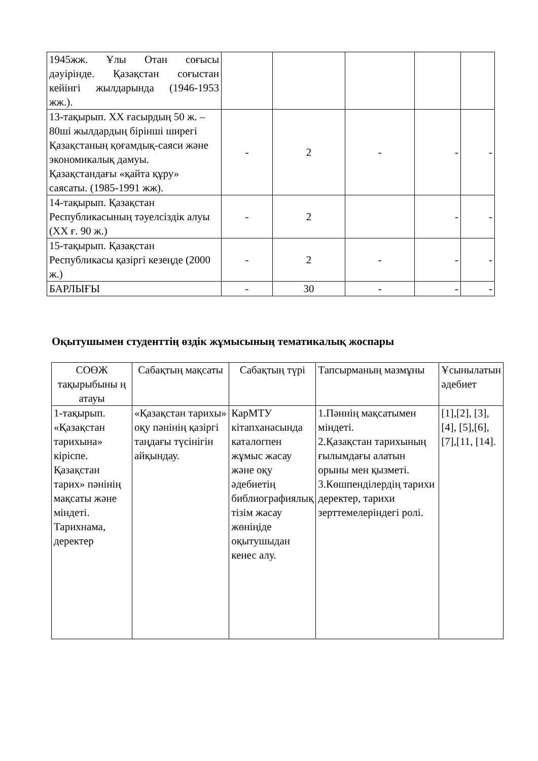| 1945жж. Ұлы Отан соғысы дәуірінде. Қазақстан соғыстан кейінгі жылдарында (1946-1953 жж.). | | | | | |
| 13-тақырып. ХХ ғасырдың 50 ж. – 80ші жылдардың бірінші ширегі Қазақстаның қоғамдық-саяси және экономикалық дамуы. Қазақстандағы «қайта құру» саясаты. (1985-1991 жж). | - | 2 | - | - | - |
| 14-тақырып. Қазақстан Республикасының тәуелсіздік алуы (ХХ ғ. 90 ж.) | - | 2 | | - | - |
| 15-тақырып. Қазақстан Республикасы қазіргі кезеңде (2000 ж.) | - | 2 | - | - | - |
| БАРЛЫҒЫ | - | 30 | - | - | - |
Оқытушымен студенттің өздік жұмысының тематикалық жоспары
| СОӨЖ тақырыбыны ң атауы | Сабақтың мақсаты | Сабақтың түрі | Тапсырманың мазмұны | Ұсынылатын әдебиет |
| --- | --- | --- | --- | --- |
| 1-тақырып. «Қазақстан тарихына» кіріспе. Қазақстан тарих» пәнінің мақсаты және міндеті. Тарихнама, деректер | «Қазақстан тарихы» оқу пәнінің қазіргі таңдағы түсінігін айқындау. | КарМТУ кітапханасында каталогпен жұмыс жасау және оқу әдебиетің библиографиялық тізім жасау жөніңіде оқытушыдан кенес алу. | 1.Пәннің мақсатымен міндеті. 2.Қазақстан тарихының ғылымдағы алатын орыны мен қызметі. 3.Көшпенділердің тарихи деректер, тарихи зерттемелеріндегі ролі. | [1],[2], [3],[4], [5],[6], [7],[11, [14]. |